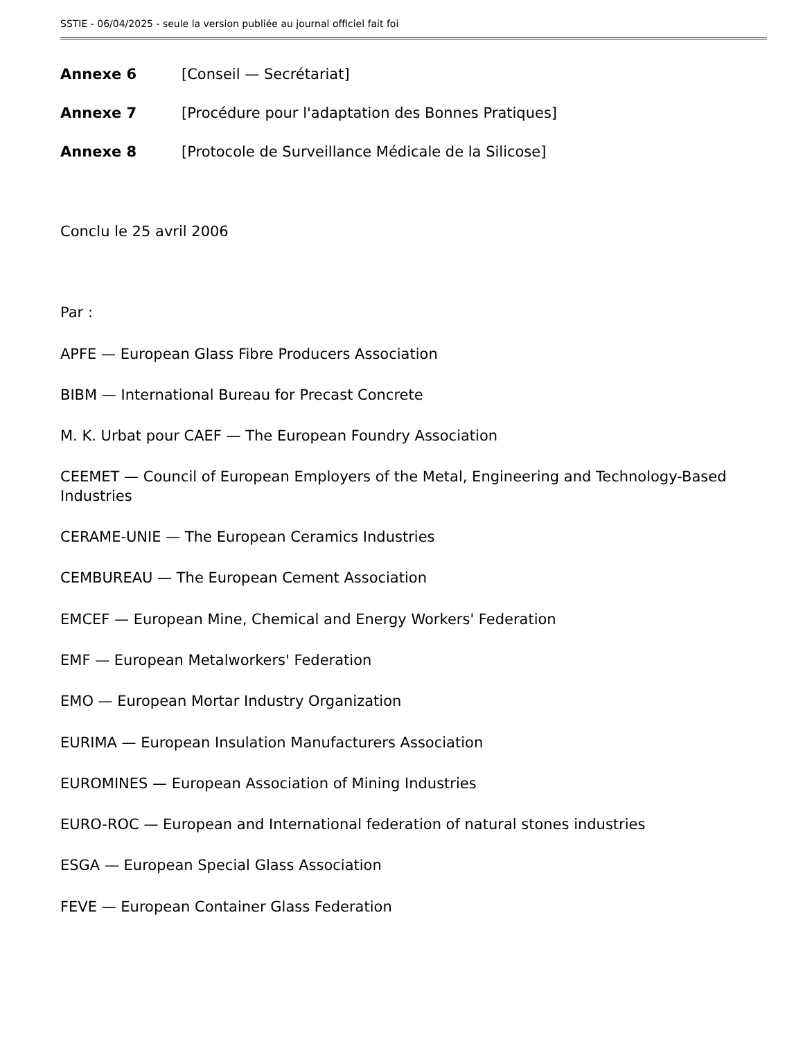SSTIE - 06/04/2025 - seule la version publiée au journal officiel fait foi
Annexe 6 [Conseil — Secrétariat]
Annexe 7 [Procédure pour l'adaptation des Bonnes Pratiques]
Annexe 8 [Protocole de Surveillance Médicale de la Silicose]
Conclu le 25 avril 2006
Par :
APFE — European Glass Fibre Producers Association
BIBM — International Bureau for Precast Concrete
M. K. Urbat pour CAEF — The European Foundry Association
CEEMET — Council of European Employers of the Metal, Engineering and Technology-Based Industries
CERAME-UNIE — The European Ceramics Industries
CEMBUREAU — The European Cement Association
EMCEF — European Mine, Chemical and Energy Workers' Federation
EMF — European Metalworkers' Federation
EMO — European Mortar Industry Organization
EURIMA — European Insulation Manufacturers Association
EUROMINES — European Association of Mining Industries
EURO-ROC — European and International federation of natural stones industries
ESGA — European Special Glass Association
FEVE — European Container Glass Federation